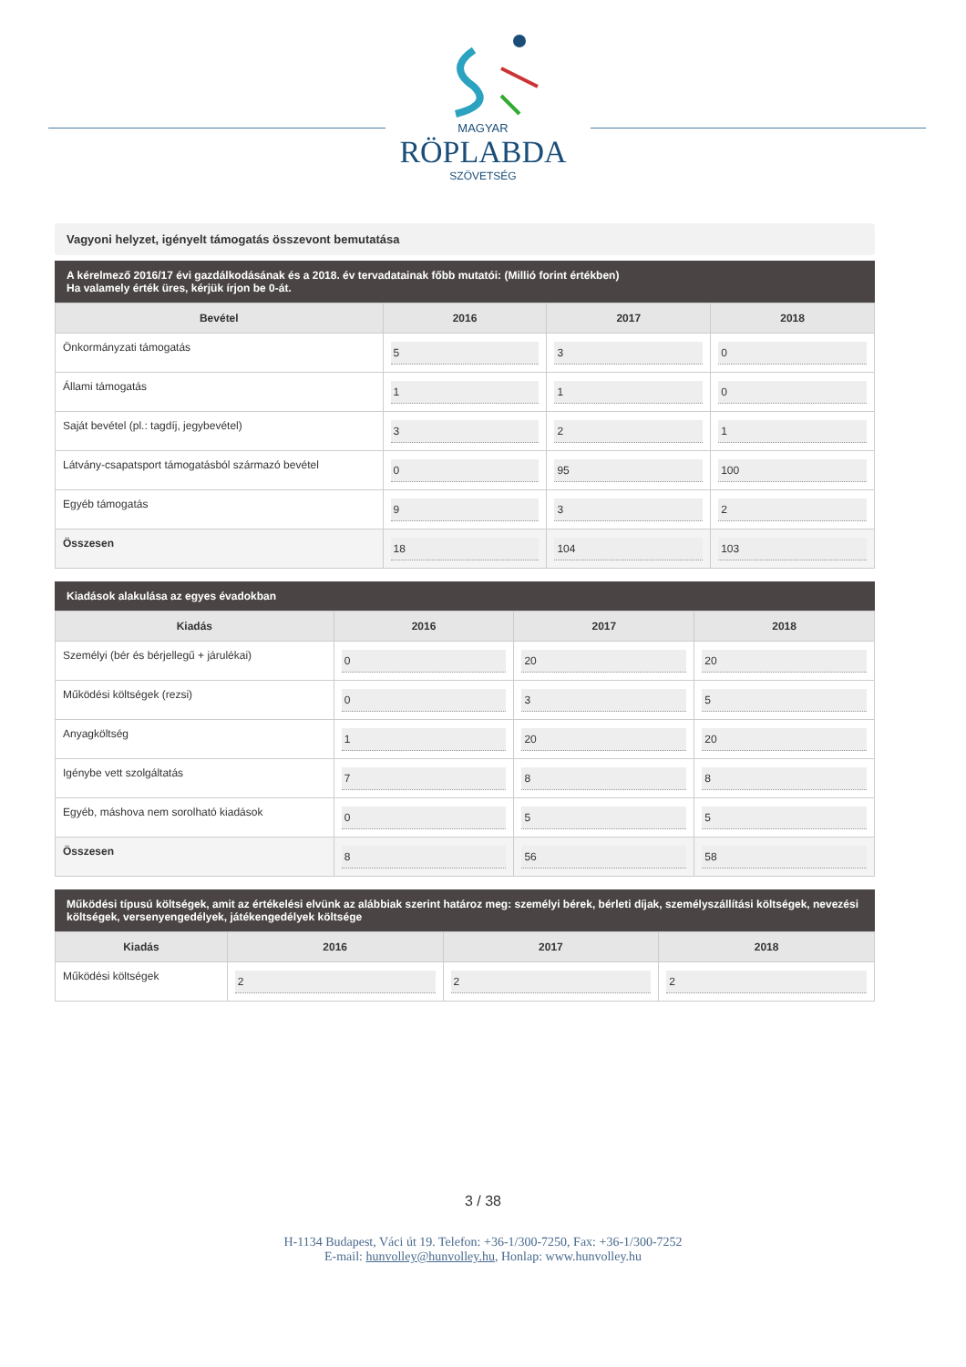MAGYAR
RÖPLABDA
SZÖVETSÉG
Vagyoni helyzet, igényelt támogatás összevont bemutatása
A kérelmező 2016/17 évi gazdálkodásának és a 2018. év tervadatainak főbb mutatói: (Millió forint értékben)
Ha valamely érték üres, kérjük írjon be 0-át.
| Bevétel | 2016 | 2017 | 2018 |
| --- | --- | --- | --- |
| Önkormányzati támogatás | 5 | 3 | 0 |
| Állami támogatás | 1 | 1 | 0 |
| Saját bevétel (pl.: tagdíj, jegybevétel) | 3 | 2 | 1 |
| Látvány-csapatsport támogatásból származó bevétel | 0 | 95 | 100 |
| Egyéb támogatás | 9 | 3 | 2 |
| Összesen | 18 | 104 | 103 |
Kiadások alakulása az egyes évadokban
| Kiadás | 2016 | 2017 | 2018 |
| --- | --- | --- | --- |
| Személyi (bér és bérjellegű + járulékai) | 0 | 20 | 20 |
| Működési költségek (rezsi) | 0 | 3 | 5 |
| Anyagköltség | 1 | 20 | 20 |
| Igénybe vett szolgáltatás | 7 | 8 | 8 |
| Egyéb, máshova nem sorolható kiadások | 0 | 5 | 5 |
| Összesen | 8 | 56 | 58 |
Működési típusú költségek, amit az értékelési elvünk az alábbiak szerint határoz meg: személyi bérek, bérleti díjak, személyszállítási költségek, nevezési költségek, versenyengedélyek, játékengedélyek költsége
| Kiadás | 2016 | 2017 | 2018 |
| --- | --- | --- | --- |
| Működési költségek | 2 | 2 | 2 |
3 / 38
H-1134 Budapest, Váci út 19. Telefon: +36-1/300-7250, Fax: +36-1/300-7252
E-mail: hunvolley@hunvolley.hu, Honlap: www.hunvolley.hu